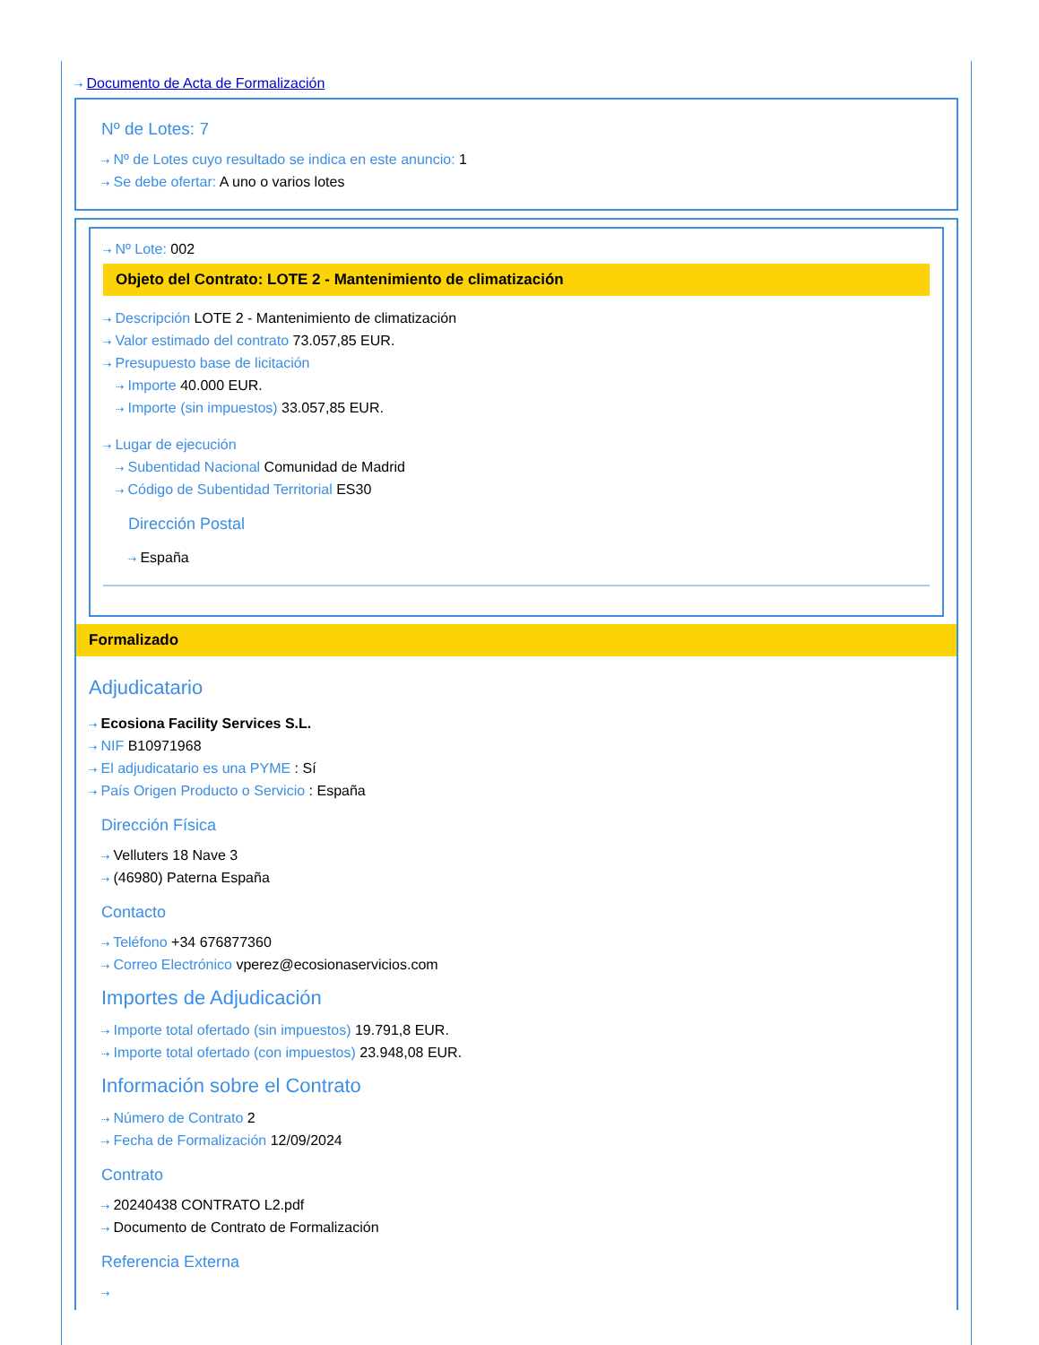⇢ Documento de Acta de Formalización
Nº de Lotes: 7
⇢ Nº de Lotes cuyo resultado se indica en este anuncio: 1
⇢ Se debe ofertar: A uno o varios lotes
⇢ Nº Lote: 002
Objeto del Contrato: LOTE 2 - Mantenimiento de climatización
⇢ Descripción LOTE 2 - Mantenimiento de climatización
⇢ Valor estimado del contrato 73.057,85 EUR.
⇢ Presupuesto base de licitación
⇢ Importe 40.000 EUR.
⇢ Importe (sin impuestos) 33.057,85 EUR.
⇢ Lugar de ejecución
⇢ Subentidad Nacional Comunidad de Madrid
⇢ Código de Subentidad Territorial ES30
Dirección Postal
⇢ España
Formalizado
Adjudicatario
⇢ Ecosiona Facility Services S.L.
⇢ NIF B10971968
⇢ El adjudicatario es una PYME : Sí
⇢ País Origen Producto o Servicio : España
Dirección Física
⇢ Velluters 18 Nave 3
⇢ (46980) Paterna España
Contacto
⇢ Teléfono +34 676877360
⇢ Correo Electrónico vperez@ecosionaservicios.com
Importes de Adjudicación
⇢ Importe total ofertado (sin impuestos) 19.791,8 EUR.
⇢ Importe total ofertado (con impuestos) 23.948,08 EUR.
Información sobre el Contrato
⇢ Número de Contrato 2
⇢ Fecha de Formalización 12/09/2024
Contrato
⇢ 20240438 CONTRATO L2.pdf
⇢ Documento de Contrato de Formalización
Referencia Externa
⇢